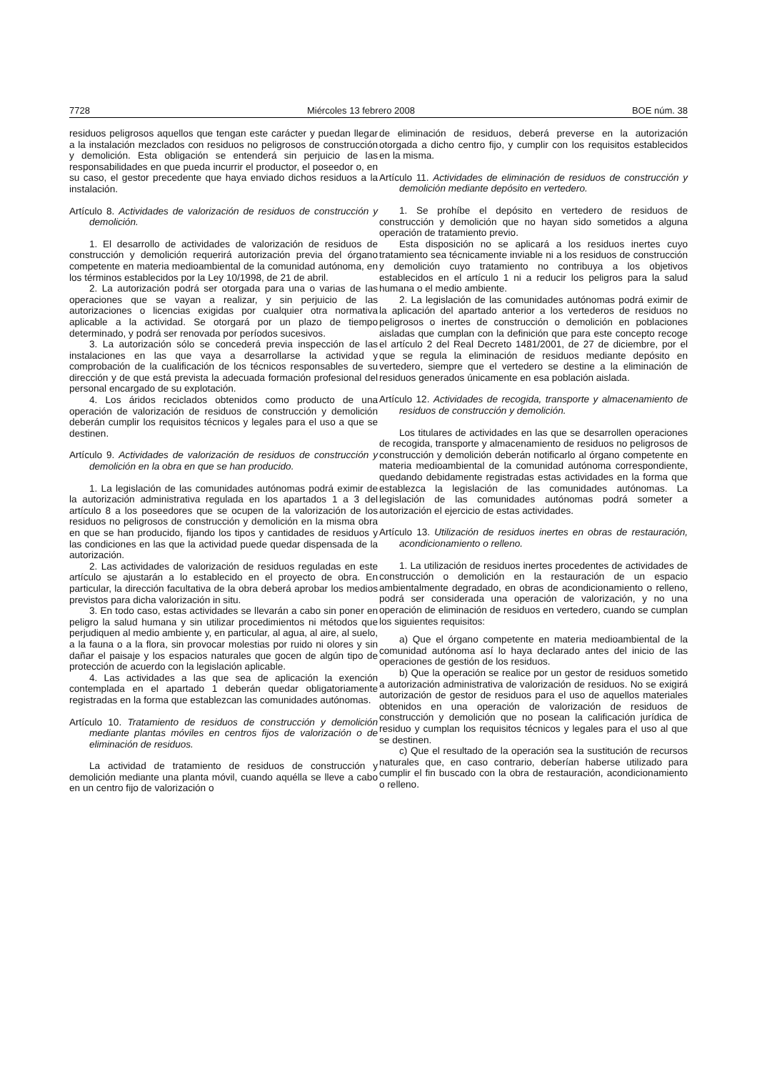7728 Miércoles 13 febrero 2008 BOE núm. 38
residuos peligrosos aquellos que tengan este carácter y puedan llegar a la instalación mezclados con residuos no peligrosos de construcción y demolición. Esta obligación se entenderá sin perjuicio de las responsabilidades en que pueda incurrir el productor, el poseedor o, en su caso, el gestor precedente que haya enviado dichos residuos a la instalación.
Artículo 8. Actividades de valorización de residuos de construcción y demolición.
1. El desarrollo de actividades de valorización de residuos de construcción y demolición requerirá autorización previa del órgano competente en materia medioambiental de la comunidad autónoma, en los términos establecidos por la Ley 10/1998, de 21 de abril.
2. La autorización podrá ser otorgada para una o varias de las operaciones que se vayan a realizar, y sin perjuicio de las autorizaciones o licencias exigidas por cualquier otra normativa aplicable a la actividad. Se otorgará por un plazo de tiempo determinado, y podrá ser renovada por períodos sucesivos.
3. La autorización sólo se concederá previa inspección de las instalaciones en las que vaya a desarrollarse la actividad y comprobación de la cualificación de los técnicos responsables de su dirección y de que está prevista la adecuada formación profesional del personal encargado de su explotación.
4. Los áridos reciclados obtenidos como producto de una operación de valorización de residuos de construcción y demolición deberán cumplir los requisitos técnicos y legales para el uso a que se destinen.
Artículo 9. Actividades de valorización de residuos de construcción y demolición en la obra en que se han producido.
1. La legislación de las comunidades autónomas podrá eximir de la autorización administrativa regulada en los apartados 1 a 3 del artículo 8 a los poseedores que se ocupen de la valorización de los residuos no peligrosos de construcción y demolición en la misma obra en que se han producido, fijando los tipos y cantidades de residuos y las condiciones en las que la actividad puede quedar dispensada de la autorización.
2. Las actividades de valorización de residuos reguladas en este artículo se ajustarán a lo establecido en el proyecto de obra. En particular, la dirección facultativa de la obra deberá aprobar los medios previstos para dicha valorización in situ.
3. En todo caso, estas actividades se llevarán a cabo sin poner en peligro la salud humana y sin utilizar procedimientos ni métodos que perjudiquen al medio ambiente y, en particular, al agua, al aire, al suelo, a la fauna o a la flora, sin provocar molestias por ruido ni olores y sin dañar el paisaje y los espacios naturales que gocen de algún tipo de protección de acuerdo con la legislación aplicable.
4. Las actividades a las que sea de aplicación la exención contemplada en el apartado 1 deberán quedar obligatoriamente registradas en la forma que establezcan las comunidades autónomas.
Artículo 10. Tratamiento de residuos de construcción y demolición mediante plantas móviles en centros fijos de valorización o de eliminación de residuos.
La actividad de tratamiento de residuos de construcción y demolición mediante una planta móvil, cuando aquélla se lleve a cabo en un centro fijo de valorización o
de eliminación de residuos, deberá preverse en la autorización otorgada a dicho centro fijo, y cumplir con los requisitos establecidos en la misma.
Artículo 11. Actividades de eliminación de residuos de construcción y demolición mediante depósito en vertedero.
1. Se prohíbe el depósito en vertedero de residuos de construcción y demolición que no hayan sido sometidos a alguna operación de tratamiento previo.
Esta disposición no se aplicará a los residuos inertes cuyo tratamiento sea técnicamente inviable ni a los residuos de construcción y demolición cuyo tratamiento no contribuya a los objetivos establecidos en el artículo 1 ni a reducir los peligros para la salud humana o el medio ambiente.
2. La legislación de las comunidades autónomas podrá eximir de la aplicación del apartado anterior a los vertederos de residuos no peligrosos o inertes de construcción o demolición en poblaciones aisladas que cumplan con la definición que para este concepto recoge el artículo 2 del Real Decreto 1481/2001, de 27 de diciembre, por el que se regula la eliminación de residuos mediante depósito en vertedero, siempre que el vertedero se destine a la eliminación de residuos generados únicamente en esa población aislada.
Artículo 12. Actividades de recogida, transporte y almacenamiento de residuos de construcción y demolición.
Los titulares de actividades en las que se desarrollen operaciones de recogida, transporte y almacenamiento de residuos no peligrosos de construcción y demolición deberán notificarlo al órgano competente en materia medioambiental de la comunidad autónoma correspondiente, quedando debidamente registradas estas actividades en la forma que establezca la legislación de las comunidades autónomas. La legislación de las comunidades autónomas podrá someter a autorización el ejercicio de estas actividades.
Artículo 13. Utilización de residuos inertes en obras de restauración, acondicionamiento o relleno.
1. La utilización de residuos inertes procedentes de actividades de construcción o demolición en la restauración de un espacio ambientalmente degradado, en obras de acondicionamiento o relleno, podrá ser considerada una operación de valorización, y no una operación de eliminación de residuos en vertedero, cuando se cumplan los siguientes requisitos:
a) Que el órgano competente en materia medioambiental de la comunidad autónoma así lo haya declarado antes del inicio de las operaciones de gestión de los residuos.
b) Que la operación se realice por un gestor de residuos sometido a autorización administrativa de valorización de residuos. No se exigirá autorización de gestor de residuos para el uso de aquellos materiales obtenidos en una operación de valorización de residuos de construcción y demolición que no posean la calificación jurídica de residuo y cumplan los requisitos técnicos y legales para el uso al que se destinen.
c) Que el resultado de la operación sea la sustitución de recursos naturales que, en caso contrario, deberían haberse utilizado para cumplir el fin buscado con la obra de restauración, acondicionamiento o relleno.